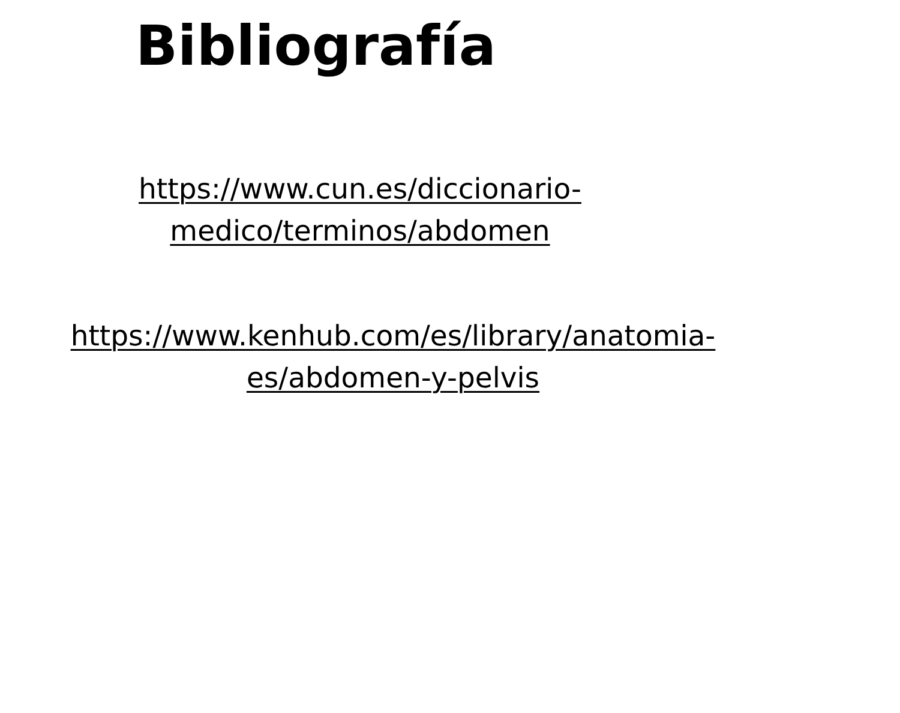Bibliografía
https://www.cun.es/diccionario-medico/terminos/abdomen
https://www.kenhub.com/es/library/anatomia-es/abdomen-y-pelvis